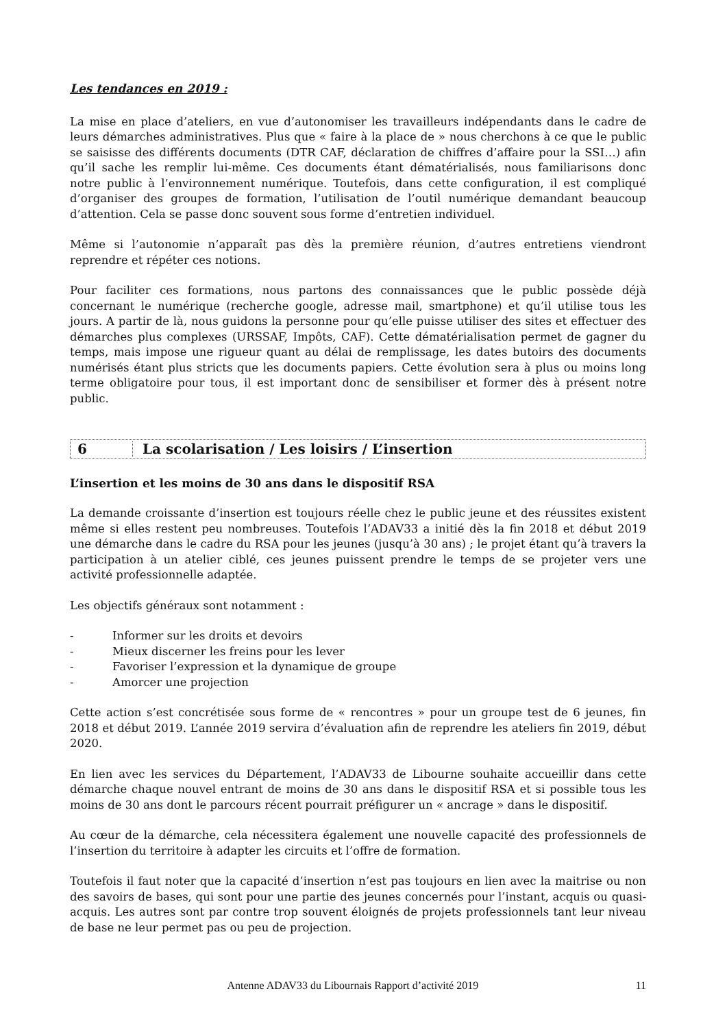Les tendances en 2019 :
La mise en place d’ateliers, en vue d’autonomiser les travailleurs indépendants dans le cadre de leurs démarches administratives. Plus que « faire à la place de » nous cherchons à ce que le public se saisisse des différents documents (DTR CAF, déclaration de chiffres d’affaire pour la SSI…) afin qu’il sache les remplir lui-même. Ces documents étant dématérialisés, nous familiarisons donc notre public à l’environnement numérique. Toutefois, dans cette configuration, il est compliqué d’organiser des groupes de formation, l’utilisation de l’outil numérique demandant beaucoup d’attention. Cela se passe donc souvent sous forme d’entretien individuel.
Même si l’autonomie n’apparaît pas dès la première réunion, d’autres entretiens viendront reprendre et répéter ces notions.
Pour faciliter ces formations, nous partons des connaissances que le public possède déjà concernant le numérique (recherche google, adresse mail, smartphone) et qu’il utilise tous les jours. A partir de là, nous guidons la personne pour qu’elle puisse utiliser des sites et effectuer des démarches plus complexes (URSSAF, Impôts, CAF). Cette dématérialisation permet de gagner du temps, mais impose une rigueur quant au délai de remplissage, les dates butoirs des documents numérisés étant plus stricts que les documents papiers. Cette évolution sera à plus ou moins long terme obligatoire pour tous, il est important donc de sensibiliser et former dès à présent notre public.
6 La scolarisation / Les loisirs / L’insertion
L’insertion et les moins de 30 ans dans le dispositif RSA
La demande croissante d’insertion est toujours réelle chez le public jeune et des réussites existent même si elles restent peu nombreuses. Toutefois l’ADAV33 a initié dès la fin 2018 et début 2019 une démarche dans le cadre du RSA pour les jeunes (jusqu’à 30 ans) ; le projet étant qu’à travers la participation à un atelier ciblé, ces jeunes puissent prendre le temps de se projeter vers une activité professionnelle adaptée.
Les objectifs généraux sont notamment :
- Informer sur les droits et devoirs
- Mieux discerner les freins pour les lever
- Favoriser l’expression et la dynamique de groupe
- Amorcer une projection
Cette action s’est concrétisée sous forme de « rencontres » pour un groupe test de 6 jeunes, fin 2018 et début 2019. L’année 2019 servira d’évaluation afin de reprendre les ateliers fin 2019, début 2020.
En lien avec les services du Département, l’ADAV33 de Libourne souhaite accueillir dans cette démarche chaque nouvel entrant de moins de 30 ans dans le dispositif RSA et si possible tous les moins de 30 ans dont le parcours récent pourrait préfigurer un « ancrage » dans le dispositif.
Au cœur de la démarche, cela nécessitera également une nouvelle capacité des professionnels de l’insertion du territoire à adapter les circuits et l’offre de formation.
Toutefois il faut noter que la capacité d’insertion n’est pas toujours en lien avec la maitrise ou non des savoirs de bases, qui sont pour une partie des jeunes concernés pour l’instant, acquis ou quasi-acquis. Les autres sont par contre trop souvent éloignés de projets professionnels tant leur niveau de base ne leur permet pas ou peu de projection.
Antenne ADAV33 du Libournais Rapport d’activité 2019 11